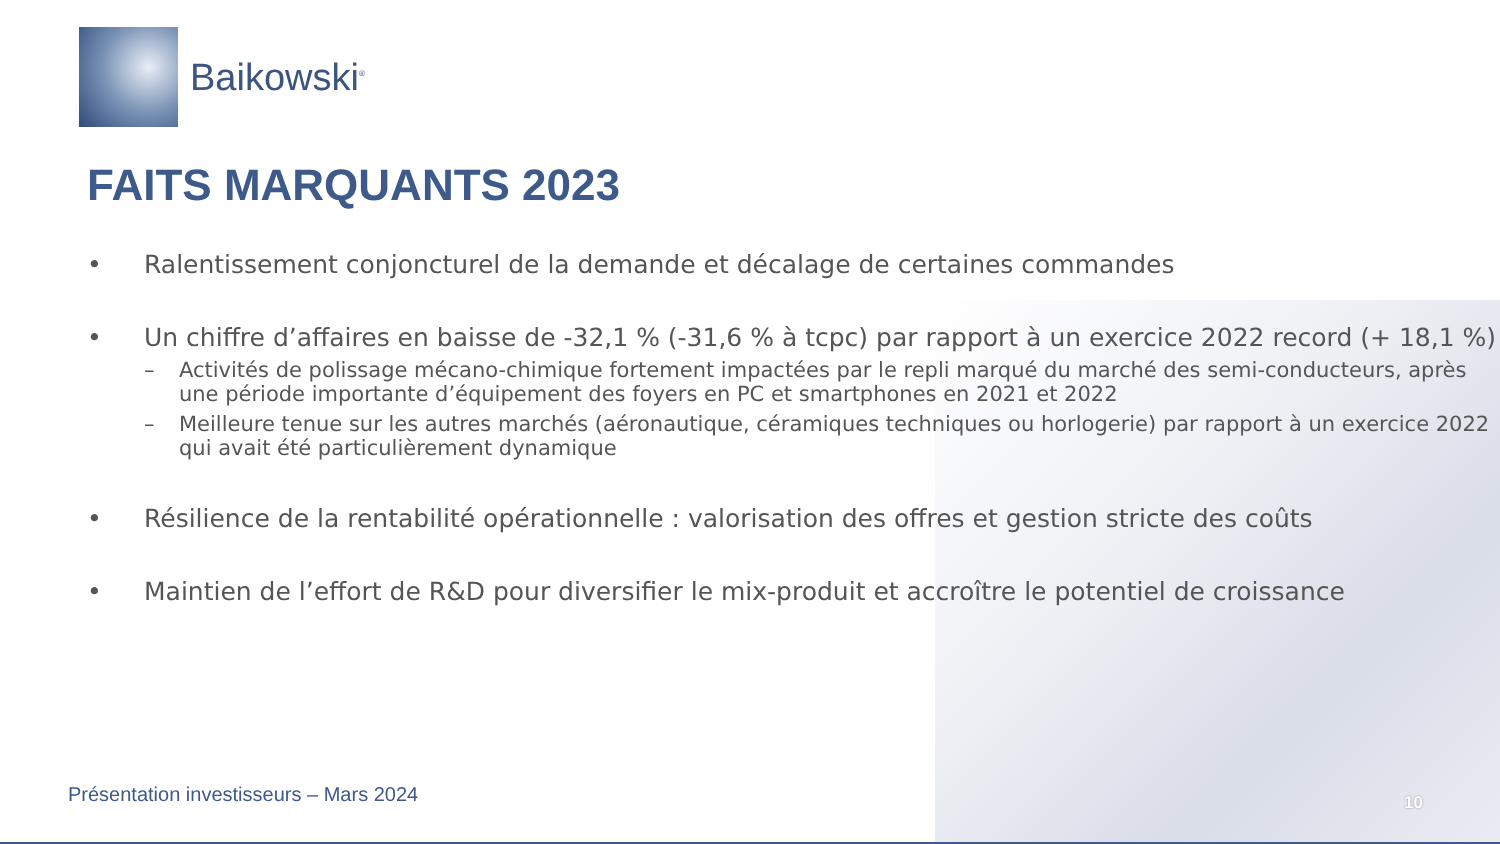Baikowski<sup>®</sup>
FAITS MARQUANTS 2023
• Ralentissement conjoncturel de la demande et décalage de certaines commandes
• Un chiffre d’affaires en baisse de -32,1 % (-31,6 % à tcpc) par rapport à un exercice 2022 record (+ 18,1 %)
– Activités de polissage mécano-chimique fortement impactées par le repli marqué du marché des semi-conducteurs, après une période importante d’équipement des foyers en PC et smartphones en 2021 et 2022
– Meilleure tenue sur les autres marchés (aéronautique, céramiques techniques ou horlogerie) par rapport à un exercice 2022 qui avait été particulièrement dynamique
• Résilience de la rentabilité opérationnelle : valorisation des offres et gestion stricte des coûts
• Maintien de l’effort de R&D pour diversifier le mix-produit et accroître le potentiel de croissance
Présentation investisseurs – Mars 2024
10